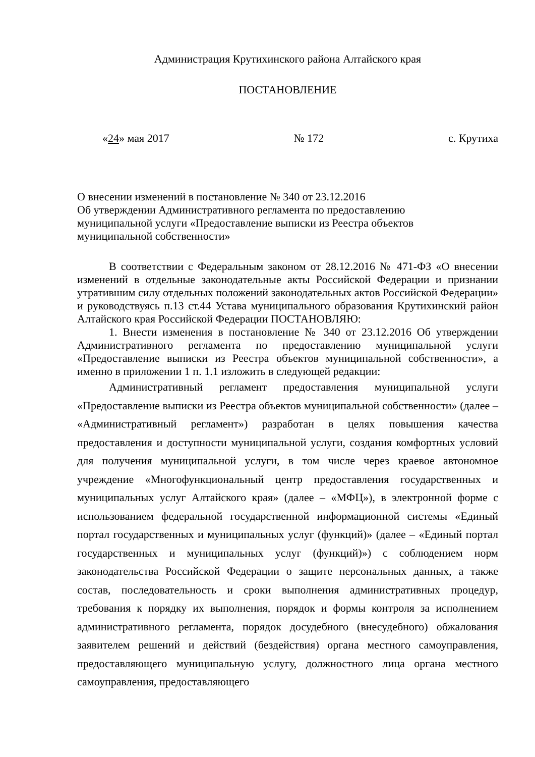Администрация Крутихинского района Алтайского края
ПОСТАНОВЛЕНИЕ
«24» мая 2017 № 172 с. Крутиха
О внесении изменений в постановление № 340 от 23.12.2016
Об утверждении Административного регламента по предоставлению
муниципальной услуги «Предоставление выписки из Реестра объектов
муниципальной собственности»
В соответствии с Федеральным законом от 28.12.2016 № 471-ФЗ «О внесении изменений в отдельные законодательные акты Российской Федерации и признании утратившим силу отдельных положений законодательных актов Российской Федерации» и руководствуясь п.13 ст.44 Устава муниципального образования Крутихинский район Алтайского края Российской Федерации ПОСТАНОВЛЯЮ:
1. Внести изменения в постановление № 340 от 23.12.2016 Об утверждении Административного регламента по предоставлению муниципальной услуги «Предоставление выписки из Реестра объектов муниципальной собственности», а именно в приложении 1 п. 1.1 изложить в следующей редакции:
Административный регламент предоставления муниципальной услуги «Предоставление выписки из Реестра объектов муниципальной собственности» (далее – «Административный регламент») разработан в целях повышения качества предоставления и доступности муниципальной услуги, создания комфортных условий для получения муниципальной услуги, в том числе через краевое автономное учреждение «Многофункциональный центр предоставления государственных и муниципальных услуг Алтайского края» (далее – «МФЦ»), в электронной форме с использованием федеральной государственной информационной системы «Единый портал государственных и муниципальных услуг (функций)» (далее – «Единый портал государственных и муниципальных услуг (функций)») с соблюдением норм законодательства Российской Федерации о защите персональных данных, а также состав, последовательность и сроки выполнения административных процедур, требования к порядку их выполнения, порядок и формы контроля за исполнением административного регламента, порядок досудебного (внесудебного) обжалования заявителем решений и действий (бездействия) органа местного самоуправления, предоставляющего муниципальную услугу, должностного лица органа местного самоуправления, предоставляющего